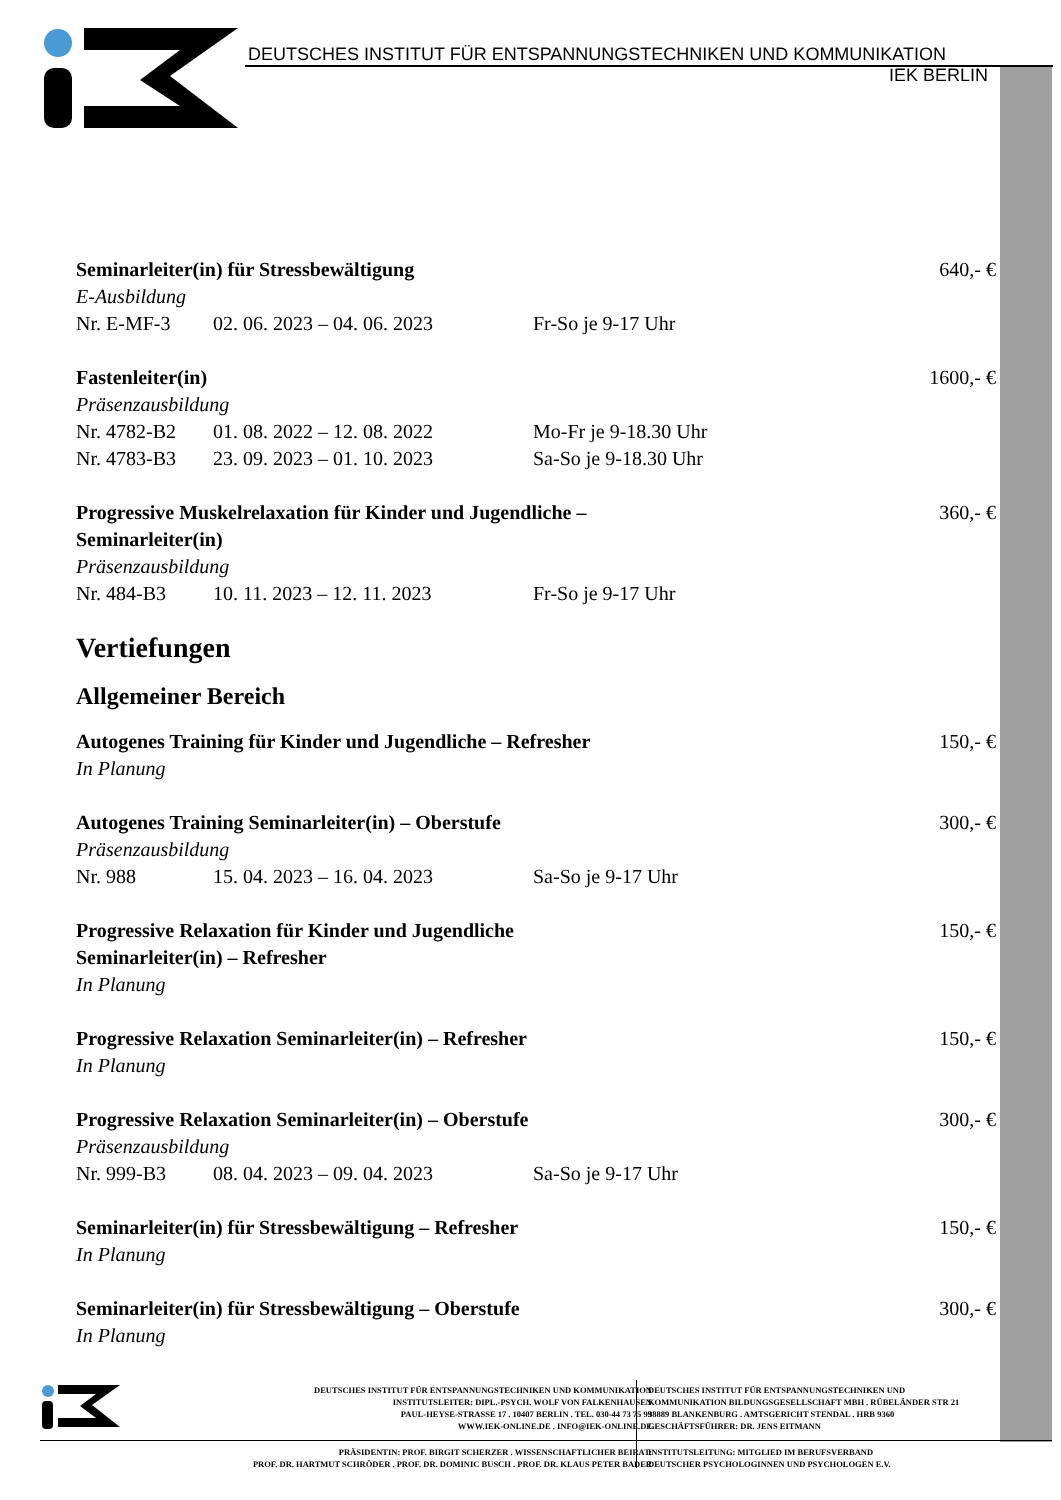DEUTSCHES INSTITUT FÜR ENTSPANNUNGSTECHNIKEN UND KOMMUNIKATION
IEK BERLIN
Seminarleiter(in) für Stressbewältigung 640,- €
E-Ausbildung
Nr. E-MF-3 02. 06. 2023 – 04. 06. 2023 Fr-So je 9-17 Uhr
Fastenleiter(in) 1600,- €
Präsenzausbildung
Nr. 4782-B2 01. 08. 2022 – 12. 08. 2022 Mo-Fr je 9-18.30 Uhr
Nr. 4783-B3 23. 09. 2023 – 01. 10. 2023 Sa-So je 9-18.30 Uhr
Progressive Muskelrelaxation für Kinder und Jugendliche –
Seminarleiter(in) 360,- €
Präsenzausbildung
Nr. 484-B3 10. 11. 2023 – 12. 11. 2023 Fr-So je 9-17 Uhr
Vertiefungen
Allgemeiner Bereich
Autogenes Training für Kinder und Jugendliche – Refresher 150,- €
In Planung
Autogenes Training Seminarleiter(in) – Oberstufe 300,- €
Präsenzausbildung
Nr. 988 15. 04. 2023 – 16. 04. 2023 Sa-So je 9-17 Uhr
Progressive Relaxation für Kinder und Jugendliche
Seminarleiter(in) – Refresher 150,- €
In Planung
Progressive Relaxation Seminarleiter(in) – Refresher 150,- €
In Planung
Progressive Relaxation Seminarleiter(in) – Oberstufe 300,- €
Präsenzausbildung
Nr. 999-B3 08. 04. 2023 – 09. 04. 2023 Sa-So je 9-17 Uhr
Seminarleiter(in) für Stressbewältigung – Refresher 150,- €
In Planung
Seminarleiter(in) für Stressbewältigung – Oberstufe 300,- €
In Planung
DEUTSCHES INSTITUT FÜR ENTSPANNUNGSTECHNIKEN UND KOMMUNIKATION
INSTITUTSLEITER: DIPL.-PSYCH. WOLF VON FALKENHAUSEN
PAUL-HEYSE-STRASSE 17 . 10407 BERLIN . TEL. 030-44 73 75 99
WWW.IEK-ONLINE.DE . INFO@IEK-ONLINE.DE
DEUTSCHES INSTITUT FÜR ENTSPANNUNGSTECHNIKEN UND
KOMMUNIKATION BILDUNGSGESELLSCHAFT MBH . RÜBELÄNDER STR 21
38889 BLANKENBURG . AMTSGERICHT STENDAL . HRB 9360
GESCHÄFTSFÜHRER: DR. JENS EITMANN
PRÄSIDENTIN: PROF. BIRGIT SCHERZER . WISSENSCHAFTLICHER BEIRAT:
PROF. DR. HARTMUT SCHRÖDER . PROF. DR. DOMINIC BUSCH . PROF. DR. KLAUS PETER BADER
INSTITUTSLEITUNG: MITGLIED IM BERUFSVERBAND
DEUTSCHER PSYCHOLOGINNEN UND PSYCHOLOGEN E.V.